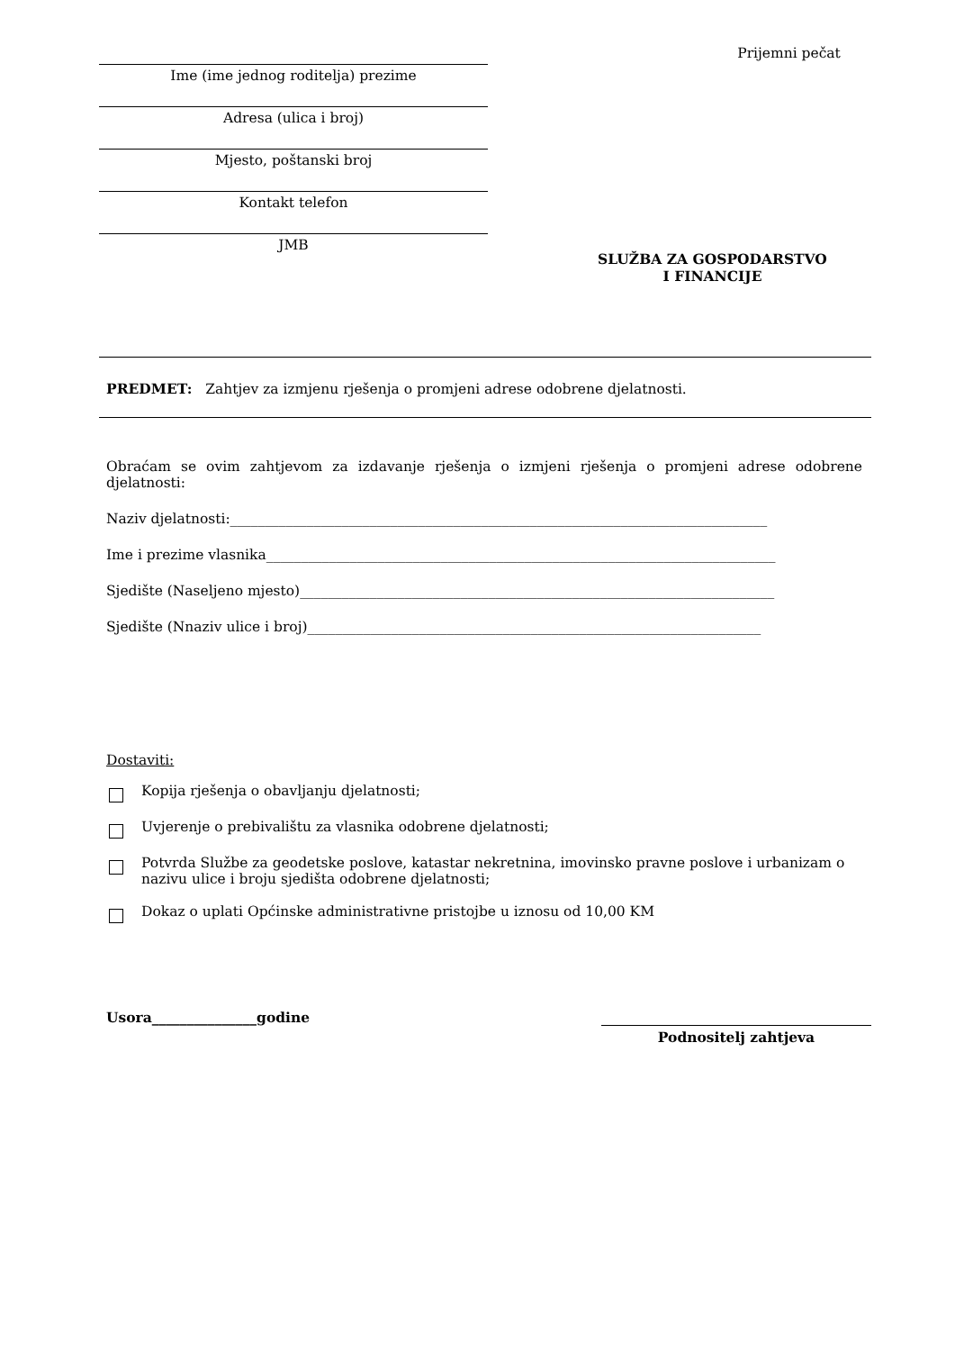Ime (ime jednog roditelja) prezime
Adresa (ulica i broj)
Mjesto, poštanski broj
Kontakt telefon
JMB
Prijemni pečat
SLUŽBA ZA GOSPODARSTVO
I FINANCIJE
PREDMET: Zahtjev za izmjenu rješenja o promjeni adrese odobrene djelatnosti.
Obraćam se ovim zahtjevom za izdavanje rješenja o izmjeni rješenja o promjeni adrese odobrene djelatnosti:
Naziv djelatnosti:_____________________________________________________________________________
Ime i prezime vlasnika_________________________________________________________________________
Sjedište (Naseljeno mjesto)____________________________________________________________________
Sjedište (Nnaziv ulice i broj)_________________________________________________________________
Dostaviti:
Kopija rješenja o obavljanju djelatnosti;
Uvjerenje o prebivalištu za vlasnika odobrene djelatnosti;
Potvrda Službe za geodetske poslove, katastar nekretnina, imovinsko pravne poslove i urbanizam o nazivu ulice i broju sjedišta odobrene djelatnosti;
Dokaz o uplati Općinske administrativne pristojbe u iznosu od 10,00 KM
Usora_______________godine
Podnositelj zahtjeva